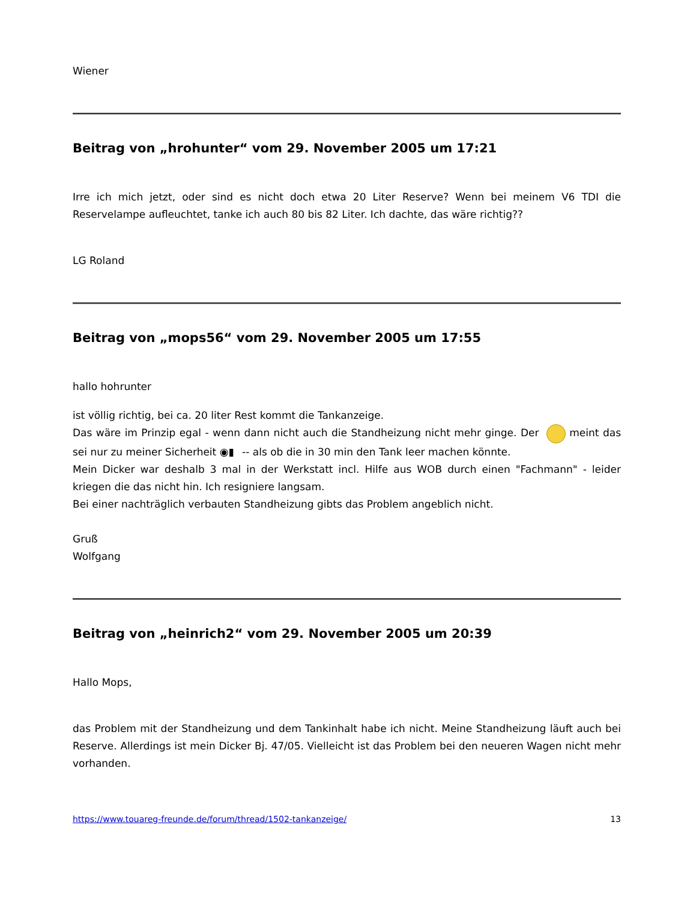Wiener
Beitrag von „hrohunter“ vom 29. November 2005 um 17:21
Irre ich mich jetzt, oder sind es nicht doch etwa 20 Liter Reserve? Wenn bei meinem V6 TDI die Reservelampe aufleuchtet, tanke ich auch 80 bis 82 Liter. Ich dachte, das wäre richtig??
LG Roland
Beitrag von „mops56“ vom 29. November 2005 um 17:55
hallo hohrunter
ist völlig richtig, bei ca. 20 liter Rest kommt die Tankanzeige.
Das wäre im Prinzip egal - wenn dann nicht auch die Standheizung nicht mehr ginge. Der meint das sei nur zu meiner Sicherheit ◉▮ -- als ob die in 30 min den Tank leer machen könnte.
Mein Dicker war deshalb 3 mal in der Werkstatt incl. Hilfe aus WOB durch einen "Fachmann" - leider kriegen die das nicht hin. Ich resigniere langsam.
Bei einer nachträglich verbauten Standheizung gibts das Problem angeblich nicht.
Gruß
Wolfgang
Beitrag von „heinrich2“ vom 29. November 2005 um 20:39
Hallo Mops,
das Problem mit der Standheizung und dem Tankinhalt habe ich nicht. Meine Standheizung läuft auch bei Reserve. Allerdings ist mein Dicker Bj. 47/05. Vielleicht ist das Problem bei den neueren Wagen nicht mehr vorhanden.
https://www.touareg-freunde.de/forum/thread/1502-tankanzeige/ 13